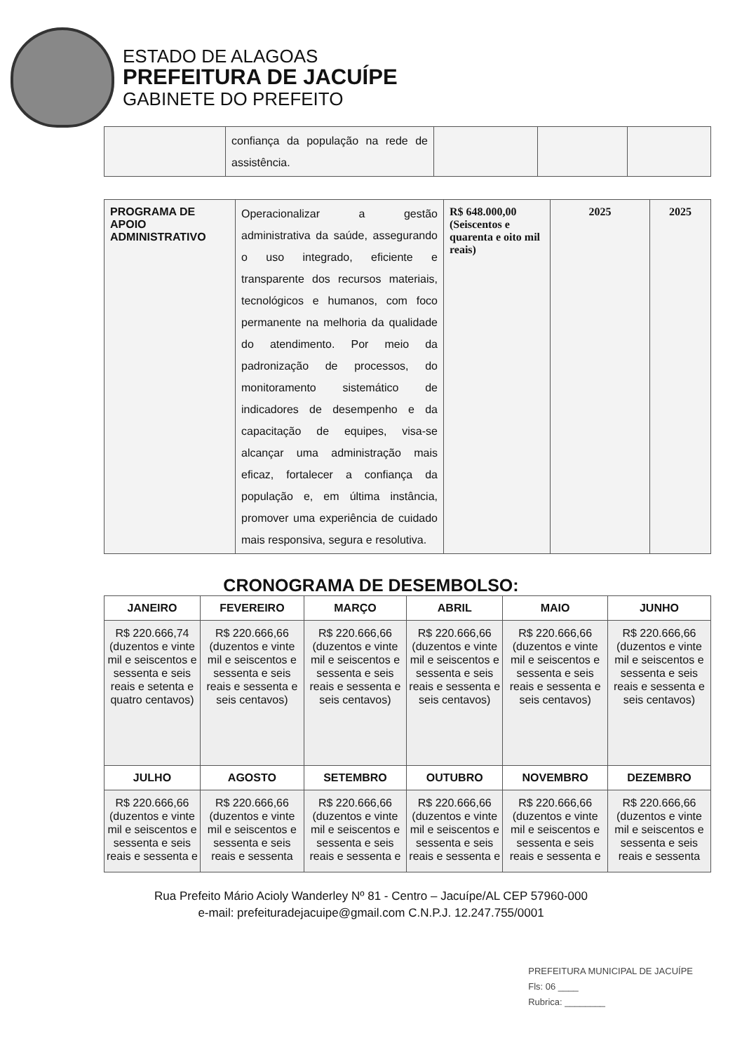ESTADO DE ALAGOAS
PREFEITURA DE JACUÍPE
GABINETE DO PREFEITO
| | confiança da população na rede de assistência. | | | |
| PROGRAMA DE APOIO ADMINISTRATIVO | Operacionalizar a gestão administrativa da saúde, assegurando o uso integrado, eficiente e transparente dos recursos materiais, tecnológicos e humanos, com foco permanente na melhoria da qualidade do atendimento. Por meio da padronização de processos, do monitoramento sistemático de indicadores de desempenho e da capacitação de equipes, visa-se alcançar uma administração mais eficaz, fortalecer a confiança da população e, em última instância, promover uma experiência de cuidado mais responsiva, segura e resolutiva. | R$ 648.000,00 (Seiscentos e quarenta e oito mil reais) | 2025 | 2025 |
CRONOGRAMA DE DESEMBOLSO:
| JANEIRO | FEVEREIRO | MARÇO | ABRIL | MAIO | JUNHO |
| --- | --- | --- | --- | --- | --- |
| R$ 220.666,74 (duzentos e vinte mil e seiscentos e sessenta e seis reais e setenta e quatro centavos) | R$ 220.666,66 (duzentos e vinte mil e seiscentos e sessenta e seis reais e sessenta e seis centavos) | R$ 220.666,66 (duzentos e vinte mil e seiscentos e sessenta e seis reais e sessenta e seis centavos) | R$ 220.666,66 (duzentos e vinte mil e seiscentos e sessenta e seis reais e sessenta e seis centavos) | R$ 220.666,66 (duzentos e vinte mil e seiscentos e sessenta e seis reais e sessenta e seis centavos) | R$ 220.666,66 (duzentos e vinte mil e seiscentos e sessenta e seis reais e sessenta e seis centavos) |
| JULHO | AGOSTO | SETEMBRO | OUTUBRO | NOVEMBRO | DEZEMBRO |
| R$ 220.666,66 (duzentos e vinte mil e seiscentos e sessenta e seis reais e sessenta e | R$ 220.666,66 (duzentos e vinte mil e seiscentos e sessenta e seis reais e sessenta | R$ 220.666,66 (duzentos e vinte mil e seiscentos e sessenta e seis reais e sessenta e | R$ 220.666,66 (duzentos e vinte mil e seiscentos e sessenta e seis reais e sessenta e | R$ 220.666,66 (duzentos e vinte mil e seiscentos e sessenta e seis reais e sessenta e | R$ 220.666,66 (duzentos e vinte mil e seiscentos e sessenta e seis reais e sessenta |
Rua Prefeito Mário Acioly Wanderley Nº 81 - Centro – Jacuípe/AL CEP 57960-000
e-mail: prefeituradejacuipe@gmail.com C.N.P.J. 12.247.755/0001
PREFEITURA MUNICIPAL DE JACUÍPE
Fls: 06 ____
Rubrica: ________